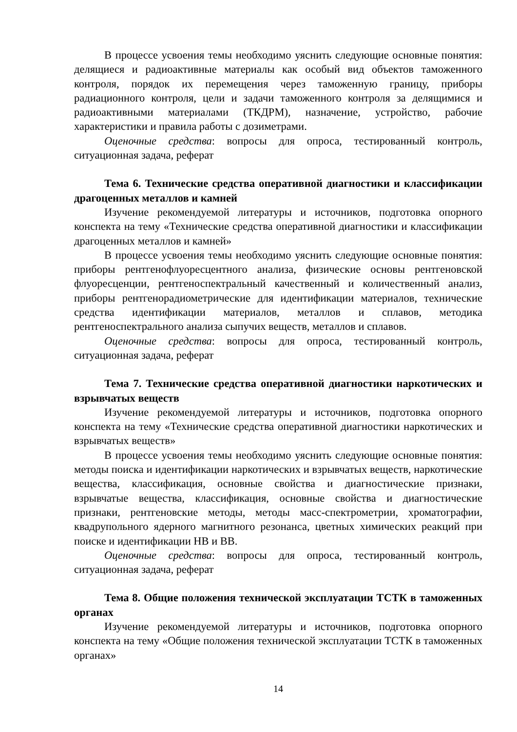В процессе усвоения темы необходимо уяснить следующие основные понятия: делящиеся и радиоактивные материалы как особый вид объектов таможенного контроля, порядок их перемещения через таможенную границу, приборы радиационного контроля, цели и задачи таможенного контроля за делящимися и радиоактивными материалами (ТКДРМ), назначение, устройство, рабочие характеристики и правила работы с дозиметрами.
Оценочные средства: вопросы для опроса, тестированный контроль, ситуационная задача, реферат
Тема 6. Технические средства оперативной диагностики и классификации драгоценных металлов и камней
Изучение рекомендуемой литературы и источников, подготовка опорного конспекта на тему «Технические средства оперативной диагностики и классификации драгоценных металлов и камней»
В процессе усвоения темы необходимо уяснить следующие основные понятия: приборы рентгенофлуоресцентного анализа, физические основы рентгеновской флуоресценции, рентгеноспектральный качественный и количественный анализ, приборы рентгенорадиометрические для идентификации материалов, технические средства идентификации материалов, металлов и сплавов, методика рентгеноспектрального анализа сыпучих веществ, металлов и сплавов.
Оценочные средства: вопросы для опроса, тестированный контроль, ситуационная задача, реферат
Тема 7. Технические средства оперативной диагностики наркотических и взрывчатых веществ
Изучение рекомендуемой литературы и источников, подготовка опорного конспекта на тему «Технические средства оперативной диагностики наркотических и взрывчатых веществ»
В процессе усвоения темы необходимо уяснить следующие основные понятия: методы поиска и идентификации наркотических и взрывчатых веществ, наркотические вещества, классификация, основные свойства и диагностические признаки, взрывчатые вещества, классификация, основные свойства и диагностические признаки, рентгеновские методы, методы масс-спектрометрии, хроматографии, квадрупольного ядерного магнитного резонанса, цветных химических реакций при поиске и идентификации НВ и ВВ.
Оценочные средства: вопросы для опроса, тестированный контроль, ситуационная задача, реферат
Тема 8. Общие положения технической эксплуатации ТСТК в таможенных органах
Изучение рекомендуемой литературы и источников, подготовка опорного конспекта на тему «Общие положения технической эксплуатации ТСТК в таможенных органах»
14